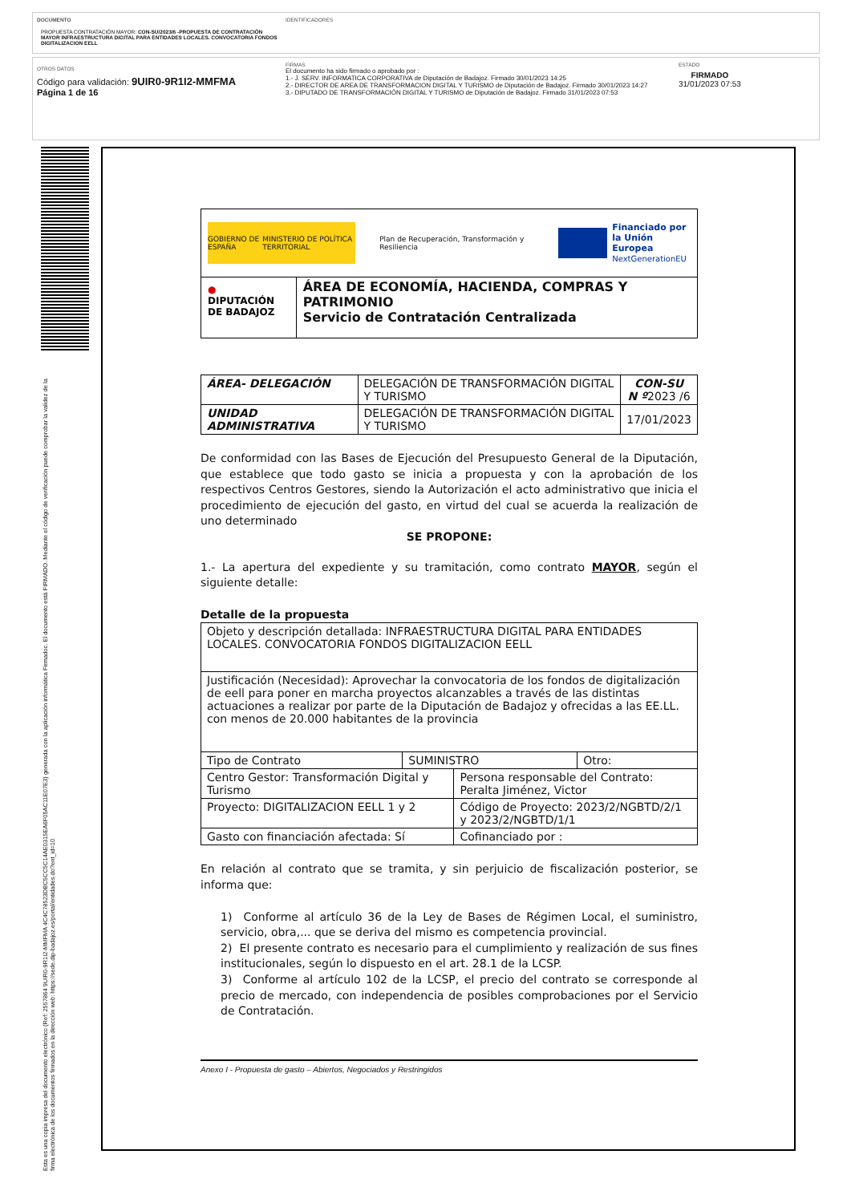DOCUMENTO
PROPUESTA CONTRATACIÓN MAYOR: CON-SU/2023/6 -PROPUESTA DE CONTRATACIÓN MAYOR INFRAESTRUCTURA DIGITAL PARA ENTIDADES LOCALES. CONVOCATORIA FONDOS DIGITALIZACION EELL
IDENTIFICADORES
OTROS DATOS
Código para validación: 9UIR0-9R1I2-MMFMA
Página 1 de 16
FIRMAS
El documento ha sido firmado o aprobado por :
1.- J. SERV. INFORMATICA CORPORATIVA de Diputación de Badajoz. Firmado 30/01/2023 14:25
2.- DIRECTOR DE AREA DE TRANSFORMACION DIGITAL Y TURISMO de Diputación de Badajoz. Firmado 30/01/2023 14:27
3.- DIPUTADO DE TRANSFORMACIÓN DIGITAL Y TURISMO de Diputación de Badajoz. Firmado 31/01/2023 07:53
ESTADO
FIRMADO
31/01/2023 07:53
Esta es una copia impresa del documento electrónico (Ref: 2557864 9UIR0-9R1I2-MMFMA 4C4C78523DBC5CC5C14AE0315EA6F05AC11E07E3) generada con la aplicación informática Firmadoc. El documento está FIRMADO. Mediante el código de verificación puede comprobar la validez de la firma electrónica de los documentos firmados en la dirección web: https://sede.dip-badajoz.es/portal/entidades.do?ent_id=10
GOBIERNO DE ESPAÑA MINISTERIO DE POLÍTICA TERRITORIAL
Plan de Recuperación, Transformación y Resiliencia
Financiado por
la Unión Europea
NextGenerationEU
●
DIPUTACIÓN DE BADAJOZ
ÁREA DE ECONOMÍA, HACIENDA, COMPRAS Y PATRIMONIO
Servicio de Contratación Centralizada
| ÁREA- DELEGACIÓN | DELEGACIÓN DE TRANSFORMACIÓN DIGITAL Y TURISMO | CON-SU N º 2023 /6 |
| UNIDAD ADMINISTRATIVA | DELEGACIÓN DE TRANSFORMACIÓN DIGITAL Y TURISMO | 17/01/2023 |
De conformidad con las Bases de Ejecución del Presupuesto General de la Diputación, que establece que todo gasto se inicia a propuesta y con la aprobación de los respectivos Centros Gestores, siendo la Autorización el acto administrativo que inicia el procedimiento de ejecución del gasto, en virtud del cual se acuerda la realización de uno determinado
SE PROPONE:
1.- La apertura del expediente y su tramitación, como contrato MAYOR, según el siguiente detalle:
Detalle de la propuesta
| Objeto y descripción detallada: INFRAESTRUCTURA DIGITAL PARA ENTIDADES LOCALES. CONVOCATORIA FONDOS DIGITALIZACION EELL | | | |
| Justificación (Necesidad): Aprovechar la convocatoria de los fondos de digitalización de eell para poner en marcha proyectos alcanzables a través de las distintas actuaciones a realizar por parte de la Diputación de Badajoz y ofrecidas a las EE.LL. con menos de 20.000 habitantes de la provincia | | | |
| Tipo de Contrato | SUMINISTRO | | Otro: |
| Centro Gestor: Transformación Digital y Turismo | | Persona responsable del Contrato: Peralta Jiménez, Victor | |
| Proyecto: DIGITALIZACION EELL 1 y 2 | | Código de Proyecto: 2023/2/NGBTD/2/1 y 2023/2/NGBTD/1/1 | |
| Gasto con financiación afectada: Sí | | Cofinanciado por : | |
En relación al contrato que se tramita, y sin perjuicio de fiscalización posterior, se informa que:
1) Conforme al artículo 36 de la Ley de Bases de Régimen Local, el suministro, servicio, obra,... que se deriva del mismo es competencia provincial.
2) El presente contrato es necesario para el cumplimiento y realización de sus fines institucionales, según lo dispuesto en el art. 28.1 de la LCSP.
3) Conforme al artículo 102 de la LCSP, el precio del contrato se corresponde al precio de mercado, con independencia de posibles comprobaciones por el Servicio de Contratación.
Anexo I - Propuesta de gasto – Abiertos, Negociados y Restringidos